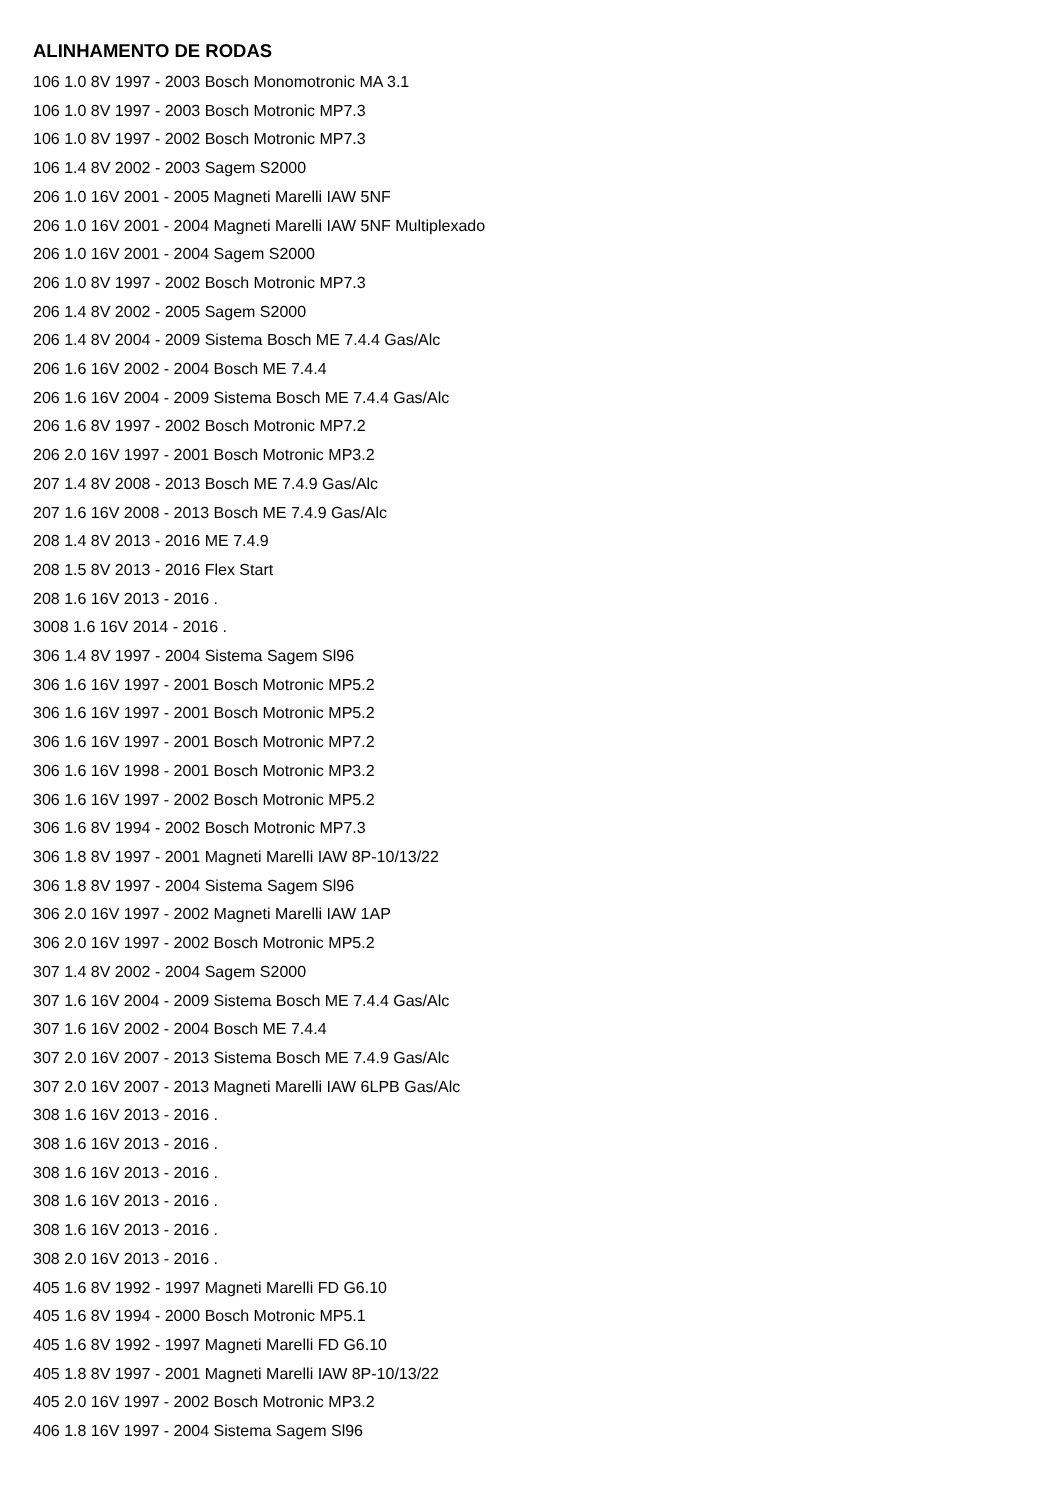ALINHAMENTO DE RODAS
106 1.0 8V 1997 - 2003 Bosch Monomotronic MA 3.1
106 1.0 8V 1997 - 2003 Bosch Motronic MP7.3
106 1.0 8V 1997 - 2002 Bosch Motronic MP7.3
106 1.4 8V 2002 - 2003 Sagem S2000
206 1.0 16V 2001 - 2005 Magneti Marelli IAW 5NF
206 1.0 16V 2001 - 2004 Magneti Marelli IAW 5NF Multiplexado
206 1.0 16V 2001 - 2004 Sagem S2000
206 1.0 8V 1997 - 2002 Bosch Motronic MP7.3
206 1.4 8V 2002 - 2005 Sagem S2000
206 1.4 8V 2004 - 2009 Sistema Bosch ME 7.4.4 Gas/Alc
206 1.6 16V 2002 - 2004 Bosch ME 7.4.4
206 1.6 16V 2004 - 2009 Sistema Bosch ME 7.4.4 Gas/Alc
206 1.6 8V 1997 - 2002 Bosch Motronic MP7.2
206 2.0 16V 1997 - 2001 Bosch Motronic MP3.2
207 1.4 8V 2008 - 2013 Bosch ME 7.4.9 Gas/Alc
207 1.6 16V 2008 - 2013 Bosch ME 7.4.9 Gas/Alc
208 1.4 8V 2013 - 2016 ME 7.4.9
208 1.5 8V 2013 - 2016 Flex Start
208 1.6 16V 2013 - 2016 .
3008 1.6 16V 2014 - 2016 .
306 1.4 8V 1997 - 2004 Sistema Sagem Sl96
306 1.6 16V 1997 - 2001 Bosch Motronic MP5.2
306 1.6 16V 1997 - 2001 Bosch Motronic MP5.2
306 1.6 16V 1997 - 2001 Bosch Motronic MP7.2
306 1.6 16V 1998 - 2001 Bosch Motronic MP3.2
306 1.6 16V 1997 - 2002 Bosch Motronic MP5.2
306 1.6 8V 1994 - 2002 Bosch Motronic MP7.3
306 1.8 8V 1997 - 2001 Magneti Marelli IAW 8P-10/13/22
306 1.8 8V 1997 - 2004 Sistema Sagem Sl96
306 2.0 16V 1997 - 2002 Magneti Marelli IAW 1AP
306 2.0 16V 1997 - 2002 Bosch Motronic MP5.2
307 1.4 8V 2002 - 2004 Sagem S2000
307 1.6 16V 2004 - 2009 Sistema Bosch ME 7.4.4 Gas/Alc
307 1.6 16V 2002 - 2004 Bosch ME 7.4.4
307 2.0 16V 2007 - 2013 Sistema Bosch ME 7.4.9 Gas/Alc
307 2.0 16V 2007 - 2013 Magneti Marelli IAW 6LPB Gas/Alc
308 1.6 16V 2013 - 2016 .
308 1.6 16V 2013 - 2016 .
308 1.6 16V 2013 - 2016 .
308 1.6 16V 2013 - 2016 .
308 1.6 16V 2013 - 2016 .
308 2.0 16V 2013 - 2016 .
405 1.6 8V 1992 - 1997 Magneti Marelli FD G6.10
405 1.6 8V 1994 - 2000 Bosch Motronic MP5.1
405 1.6 8V 1992 - 1997 Magneti Marelli FD G6.10
405 1.8 8V 1997 - 2001 Magneti Marelli IAW 8P-10/13/22
405 2.0 16V 1997 - 2002 Bosch Motronic MP3.2
406 1.8 16V 1997 - 2004 Sistema Sagem Sl96